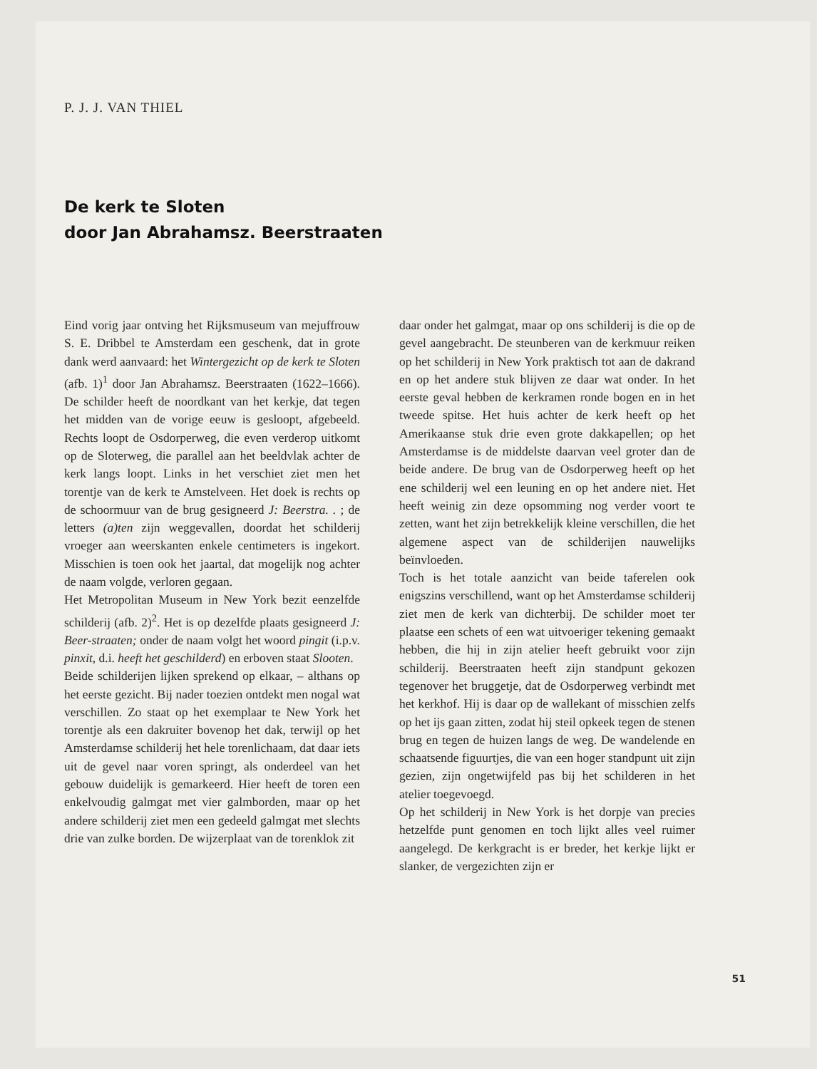P. J. J. VAN THIEL
De kerk te Sloten
door Jan Abrahamsz. Beerstraaten
Eind vorig jaar ontving het Rijksmuseum van mejuffrouw S. E. Dribbel te Amsterdam een geschenk, dat in grote dank werd aanvaard: het Wintergezicht op de kerk te Sloten (afb. 1)<sup>1</sup> door Jan Abrahamsz. Beerstraaten (1622–1666). De schilder heeft de noordkant van het kerkje, dat tegen het midden van de vorige eeuw is gesloopt, afgebeeld. Rechts loopt de Osdorperweg, die even verderop uitkomt op de Sloterweg, die parallel aan het beeldvlak achter de kerk langs loopt. Links in het verschiet ziet men het torentje van de kerk te Amstelveen. Het doek is rechts op de schoormuur van de brug gesigneerd J: Beerstra. . ; de letters (a)ten zijn weggevallen, doordat het schilderij vroeger aan weerskanten enkele centimeters is ingekort. Misschien is toen ook het jaartal, dat mogelijk nog achter de naam volgde, verloren gegaan.
Het Metropolitan Museum in New York bezit eenzelfde schilderij (afb. 2)<sup>2</sup>. Het is op dezelfde plaats gesigneerd J: Beer-straaten; onder de naam volgt het woord pingit (i.p.v. pinxit, d.i. heeft het geschilderd) en erboven staat Slooten.
Beide schilderijen lijken sprekend op elkaar, – althans op het eerste gezicht. Bij nader toezien ontdekt men nogal wat verschillen. Zo staat op het exemplaar te New York het torentje als een dakruiter bovenop het dak, terwijl op het Amsterdamse schilderij het hele torenlichaam, dat daar iets uit de gevel naar voren springt, als onderdeel van het gebouw duidelijk is gemarkeerd. Hier heeft de toren een enkelvoudig galmgat met vier galmborden, maar op het andere schilderij ziet men een gedeeld galmgat met slechts drie van zulke borden. De wijzerplaat van de torenklok zit
daar onder het galmgat, maar op ons schilderij is die op de gevel aangebracht. De steunberen van de kerkmuur reiken op het schilderij in New York praktisch tot aan de dakrand en op het andere stuk blijven ze daar wat onder. In het eerste geval hebben de kerkramen ronde bogen en in het tweede spitse. Het huis achter de kerk heeft op het Amerikaanse stuk drie even grote dakkapellen; op het Amsterdamse is de middelste daarvan veel groter dan de beide andere. De brug van de Osdorperweg heeft op het ene schilderij wel een leuning en op het andere niet. Het heeft weinig zin deze opsomming nog verder voort te zetten, want het zijn betrekkelijk kleine verschillen, die het algemene aspect van de schilderijen nauwelijks beïnvloeden.
Toch is het totale aanzicht van beide taferelen ook enigszins verschillend, want op het Amsterdamse schilderij ziet men de kerk van dichterbij. De schilder moet ter plaatse een schets of een wat uitvoeriger tekening gemaakt hebben, die hij in zijn atelier heeft gebruikt voor zijn schilderij. Beerstraaten heeft zijn standpunt gekozen tegenover het bruggetje, dat de Osdorperweg verbindt met het kerkhof. Hij is daar op de wallekant of misschien zelfs op het ijs gaan zitten, zodat hij steil opkeek tegen de stenen brug en tegen de huizen langs de weg. De wandelende en schaatsende figuurtjes, die van een hoger standpunt uit zijn gezien, zijn ongetwijfeld pas bij het schilderen in het atelier toegevoegd.
Op het schilderij in New York is het dorpje van precies hetzelfde punt genomen en toch lijkt alles veel ruimer aangelegd. De kerkgracht is er breder, het kerkje lijkt er slanker, de vergezichten zijn er
51